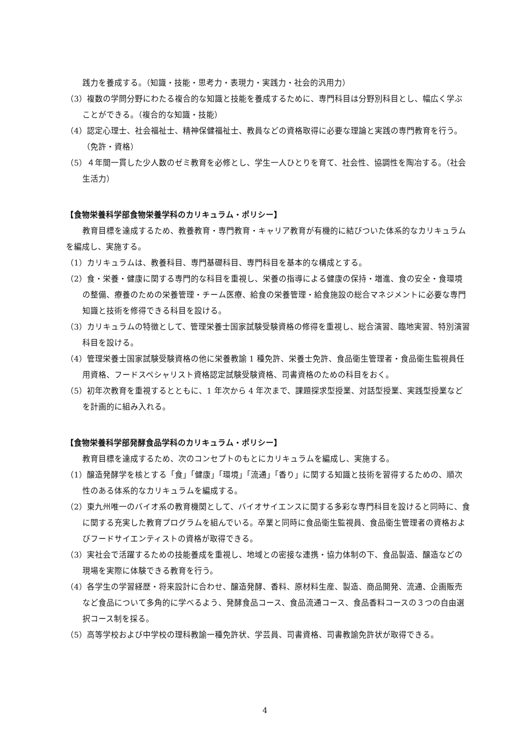践力を養成する。（知識・技能・思考力・表現力・実践力・社会的汎用力）
（3）複数の学問分野にわたる複合的な知識と技能を養成するために、専門科目は分野別科目とし、幅広く学ぶことができる。（複合的な知識・技能）
（4）認定心理士、社会福祉士、精神保健福祉士、教員などの資格取得に必要な理論と実践の専門教育を行う。（免許・資格）
（5）４年間一貫した少人数のゼミ教育を必修とし、学生一人ひとりを育て、社会性、協調性を陶冶する。（社会生活力）
【食物栄養科学部食物栄養学科のカリキュラム・ポリシー】
教育目標を達成するため、教養教育・専門教育・キャリア教育が有機的に結びついた体系的なカリキュラムを編成し、実施する。
（1）カリキュラムは、教養科目、専門基礎科目、専門科目を基本的な構成とする。
（2）食・栄養・健康に関する専門的な科目を重視し、栄養の指導による健康の保持・増進、食の安全・食環境の整備、療養のための栄養管理・チーム医療、給食の栄養管理・給食施設の総合マネジメントに必要な専門知識と技術を修得できる科目を設ける。
（3）カリキュラムの特徴として、管理栄養士国家試験受験資格の修得を重視し、総合演習、臨地実習、特別演習科目を設ける。
（4）管理栄養士国家試験受験資格の他に栄養教諭 1 種免許、栄養士免許、食品衛生管理者・食品衛生監視員任用資格、フードスペシャリスト資格認定試験受験資格、司書資格のための科目をおく。
（5）初年次教育を重視するとともに、1 年次から 4 年次まで、課題探求型授業、対話型授業、実践型授業などを計画的に組み入れる。
【食物栄養科学部発酵食品学科のカリキュラム・ポリシー】
教育目標を達成するため、次のコンセプトのもとにカリキュラムを編成し、実施する。
（1）醸造発酵学を核とする「食」「健康」「環境」「流通」「香り」に関する知識と技術を習得するための、順次性のある体系的なカリキュラムを編成する。
（2）東九州唯一のバイオ系の教育機関として、バイオサイエンスに関する多彩な専門科目を設けると同時に、食に関する充実した教育プログラムを組んでいる。卒業と同時に食品衛生監視員、食品衛生管理者の資格およびフードサイエンティストの資格が取得できる。
（3）実社会で活躍するための技能養成を重視し、地域との密接な連携・協力体制の下、食品製造、醸造などの現場を実際に体験できる教育を行う。
（4）各学生の学習経歴・将来設計に合わせ、醸造発酵、香料、原材料生産、製造、商品開発、流通、企画販売など食品について多角的に学べるよう、発酵食品コース、食品流通コース、食品香料コースの３つの自由選択コース制を採る。
（5）高等学校および中学校の理科教諭一種免許状、学芸員、司書資格、司書教諭免許状が取得できる。
4